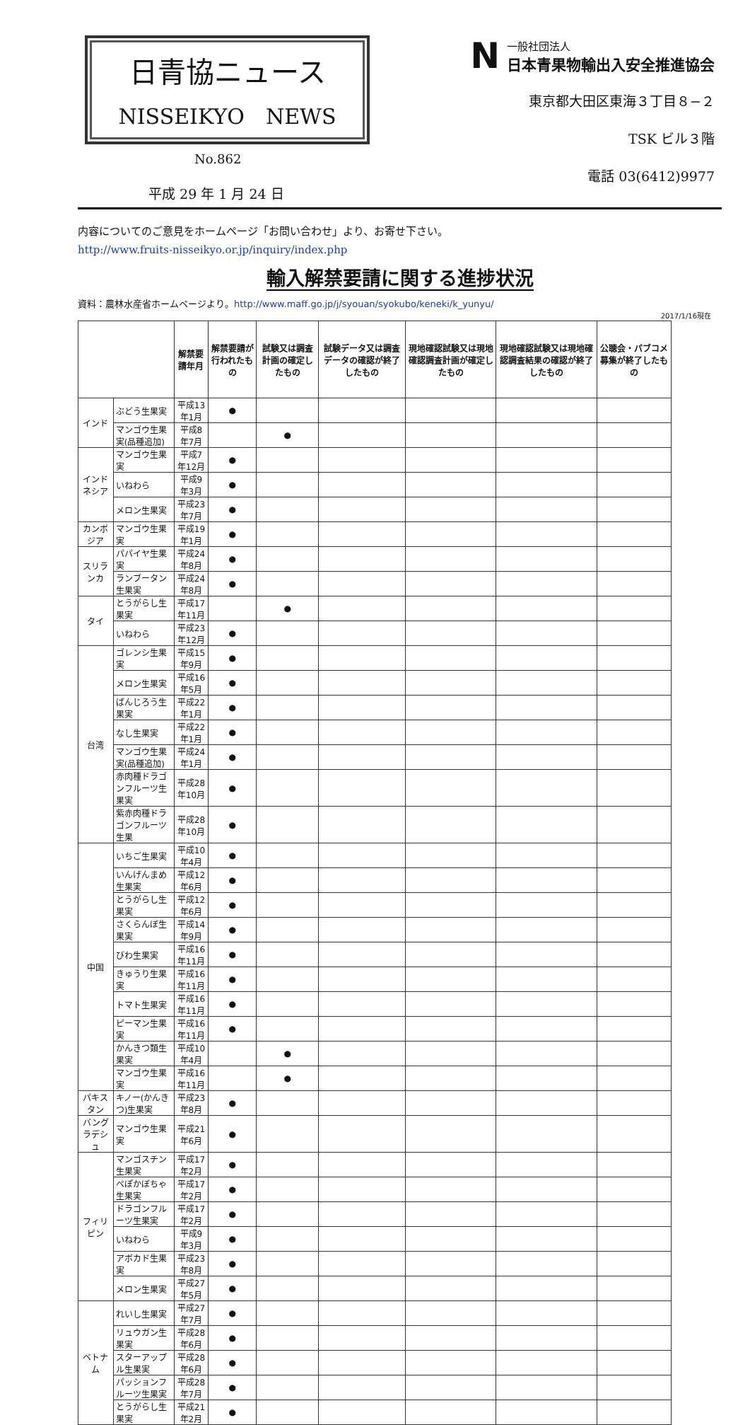日青協ニュース
NISSEIKYO　NEWS
No.862
平成 29 年 1 月 24 日
N
一般社団法人
日本青果物輸出入安全推進協会
東京都大田区東海３丁目８−２
TSK ビル３階
電話 03(6412)9977
内容についてのご意見をホームページ「お問い合わせ」より、お寄せ下さい。
http://www.fruits-nisseikyo.or.jp/inquiry/index.php
輸入解禁要請に関する進捗状況
資料：農林水産省ホームページより。http://www.maff.go.jp/j/syouan/syokubo/keneki/k_yunyu/
2017/1/16現在
| | | 解禁要請年月 | 解禁要請が行われたもの | 試験又は調査計画の確定したもの | 試験データ又は調査データの確認が終了したもの | 現地確認試験又は現地確認調査計画が確定したもの | 現地確認試験又は現地確認調査結果の確認が終了したもの | 公聴会・パブコメ募集が終了したもの |
| --- | --- | --- | --- | --- | --- | --- | --- | --- |
| インド | ぶどう生果実 | 平成13年1月 | ● | | | | | |
| | マンゴウ生果実(品種追加) | 平成8年7月 | | ● | | | | |
| インドネシア | マンゴウ生果実 | 平成7年12月 | ● | | | | | |
| | いねわら | 平成9年3月 | ● | | | | | |
| | メロン生果実 | 平成23年7月 | ● | | | | | |
| カンボジア | マンゴウ生果実 | 平成19年1月 | ● | | | | | |
| スリランカ | パパイヤ生果実 | 平成24年8月 | ● | | | | | |
| | ランブータン生果実 | 平成24年8月 | ● | | | | | |
| タイ | とうがらし生果実 | 平成17年11月 | | ● | | | | |
| | いねわら | 平成23年12月 | ● | | | | | |
| 台湾 | ゴレンシ生果実 | 平成15年9月 | ● | | | | | |
| | メロン生果実 | 平成16年5月 | ● | | | | | |
| | ばんじろう生果実 | 平成22年1月 | ● | | | | | |
| | なし生果実 | 平成22年1月 | ● | | | | | |
| | マンゴウ生果実(品種追加) | 平成24年1月 | ● | | | | | |
| | 赤肉種ドラゴンフルーツ生果実 | 平成28年10月 | ● | | | | | |
| | 紫赤肉種ドラゴンフルーツ生果 | 平成28年10月 | ● | | | | | |
| 中国 | いちご生果実 | 平成10年4月 | ● | | | | | |
| | いんげんまめ生果実 | 平成12年6月 | ● | | | | | |
| | とうがらし生果実 | 平成12年6月 | ● | | | | | |
| | さくらんぼ生果実 | 平成14年9月 | ● | | | | | |
| | びわ生果実 | 平成16年11月 | ● | | | | | |
| | きゅうり生果実 | 平成16年11月 | ● | | | | | |
| | トマト生果実 | 平成16年11月 | ● | | | | | |
| | ピーマン生果実 | 平成16年11月 | ● | | | | | |
| | かんきつ類生果実 | 平成10年4月 | | ● | | | | |
| | マンゴウ生果実 | 平成16年11月 | | ● | | | | |
| パキスタン | キノー(かんきつ)生果実 | 平成23年8月 | ● | | | | | |
| バングラデシュ | マンゴウ生果実 | 平成21年6月 | ● | | | | | |
| フィリピン | マンゴスチン生果実 | 平成17年2月 | ● | | | | | |
| | ぺぽかぼちゃ生果実 | 平成17年2月 | ● | | | | | |
| | ドラゴンフルーツ生果実 | 平成17年2月 | ● | | | | | |
| | いねわら | 平成9年3月 | ● | | | | | |
| | アボカド生果実 | 平成23年8月 | ● | | | | | |
| | メロン生果実 | 平成27年5月 | ● | | | | | |
| ベトナム | れいし生果実 | 平成27年7月 | ● | | | | | |
| | リュウガン生果実 | 平成28年6月 | ● | | | | | |
| | スターアップル生果実 | 平成28年6月 | ● | | | | | |
| | パッションフルーツ生果実 | 平成28年7月 | ● | | | | | |
| | とうがらし生果実 | 平成21年2月 | ● | | | | | |